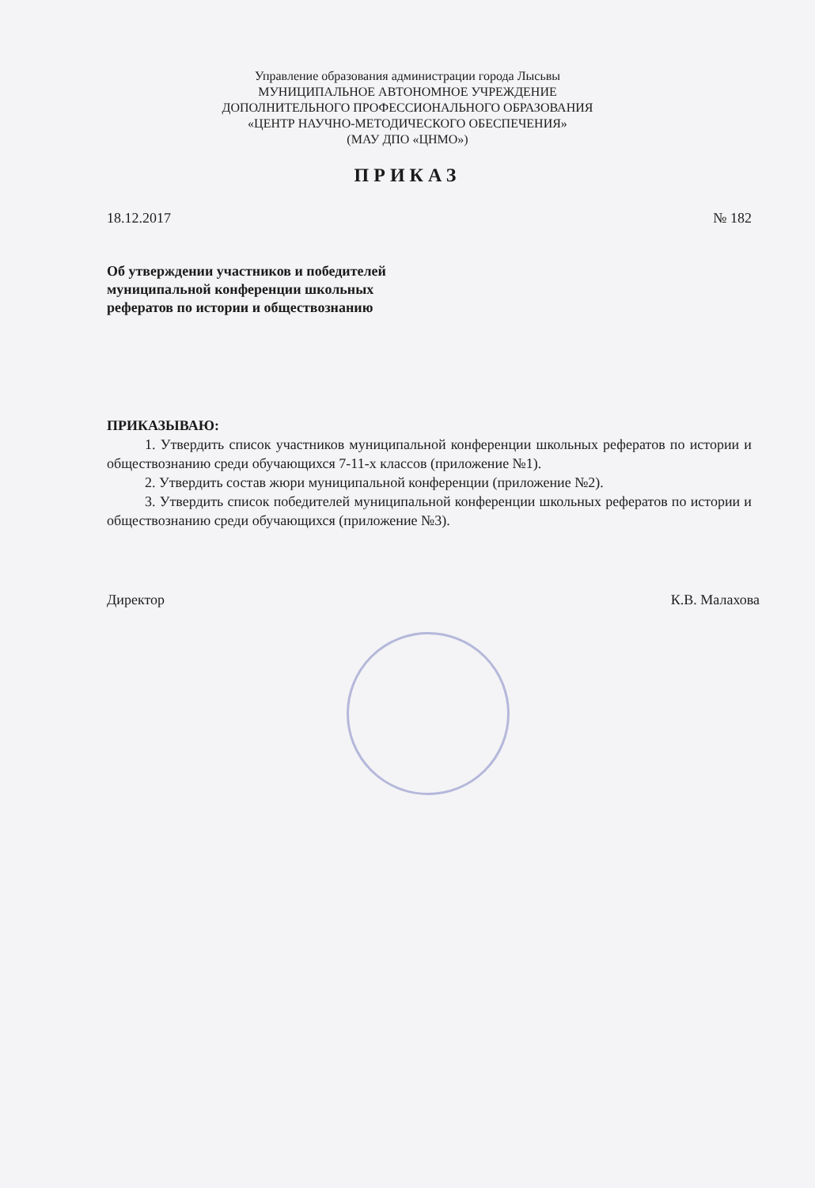Управление образования администрации города Лысьвы
МУНИЦИПАЛЬНОЕ АВТОНОМНОЕ УЧРЕЖДЕНИЕ
ДОПОЛНИТЕЛЬНОГО ПРОФЕССИОНАЛЬНОГО ОБРАЗОВАНИЯ
«ЦЕНТР НАУЧНО-МЕТОДИЧЕСКОГО ОБЕСПЕЧЕНИЯ»
(МАУ ДПО «ЦНМО»)
ПРИКАЗ
18.12.2017 № 182
Об утверждении участников и победителей
муниципальной конференции школьных
рефератов по истории и обществознанию
ПРИКАЗЫВАЮ:
1. Утвердить список участников муниципальной конференции школьных рефератов по истории и обществознанию среди обучающихся 7-11-х классов (приложение №1).
2. Утвердить состав жюри муниципальной конференции (приложение №2).
3. Утвердить список победителей муниципальной конференции школьных рефератов по истории и обществознанию среди обучающихся (приложение №3).
Директор К.В. Малахова